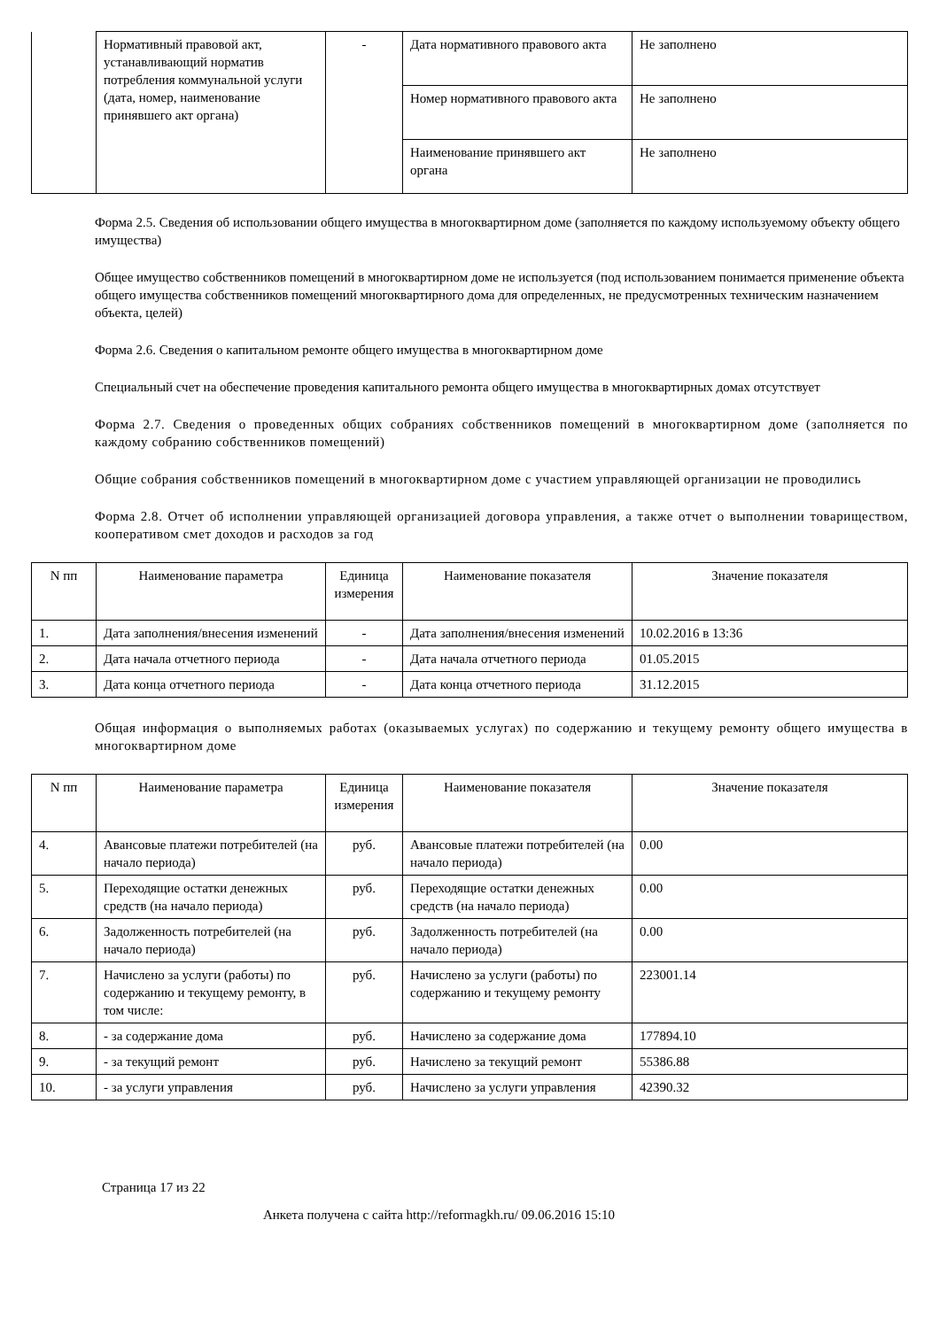| | Нормативный правовой акт, устанавливающий норматив потребления коммунальной услуги (дата, номер, наименование принявшего акт органа) | - | Дата нормативного правового акта | Не заполнено |
| | | | Номер нормативного правового акта | Не заполнено |
| | | | Наименование принявшего акт органа | Не заполнено |
Форма 2.5. Сведения об использовании общего имущества в многоквартирном доме (заполняется по каждому используемому объекту общего имущества)
Общее имущество собственников помещений в многоквартирном доме не используется (под использованием понимается применение объекта общего имущества собственников помещений многоквартирного дома для определенных, не предусмотренных техническим назначением объекта, целей)
Форма 2.6. Сведения о капитальном ремонте общего имущества в многоквартирном доме
Специальный счет на обеспечение проведения капитального ремонта общего имущества в многоквартирных домах отсутствует
Форма 2.7. Сведения о проведенных общих собраниях собственников помещений в многоквартирном доме (заполняется по каждому собранию собственников помещений)
Общие собрания собственников помещений в многоквартирном доме с участием управляющей организации не проводились
Форма 2.8. Отчет об исполнении управляющей организацией договора управления, а также отчет о выполнении товариществом, кооперативом смет доходов и расходов за год
| N пп | Наименование параметра | Единица измерения | Наименование показателя | Значение показателя |
| 1. | Дата заполнения/внесения изменений | - | Дата заполнения/внесения изменений | 10.02.2016 в 13:36 |
| 2. | Дата начала отчетного периода | - | Дата начала отчетного периода | 01.05.2015 |
| 3. | Дата конца отчетного периода | - | Дата конца отчетного периода | 31.12.2015 |
Общая информация о выполняемых работах (оказываемых услугах) по содержанию и текущему ремонту общего имущества в многоквартирном доме
| N пп | Наименование параметра | Единица измерения | Наименование показателя | Значение показателя |
| 4. | Авансовые платежи потребителей (на начало периода) | руб. | Авансовые платежи потребителей (на начало периода) | 0.00 |
| 5. | Переходящие остатки денежных средств (на начало периода) | руб. | Переходящие остатки денежных средств (на начало периода) | 0.00 |
| 6. | Задолженность потребителей (на начало периода) | руб. | Задолженность потребителей (на начало периода) | 0.00 |
| 7. | Начислено за услуги (работы) по содержанию и текущему ремонту, в том числе: | руб. | Начислено за услуги (работы) по содержанию и текущему ремонту | 223001.14 |
| 8. | - за содержание дома | руб. | Начислено за содержание дома | 177894.10 |
| 9. | - за текущий ремонт | руб. | Начислено за текущий ремонт | 55386.88 |
| 10. | - за услуги управления | руб. | Начислено за услуги управления | 42390.32 |
Страница 17 из 22
Анкета получена с сайта http://reformagkh.ru/ 09.06.2016 15:10